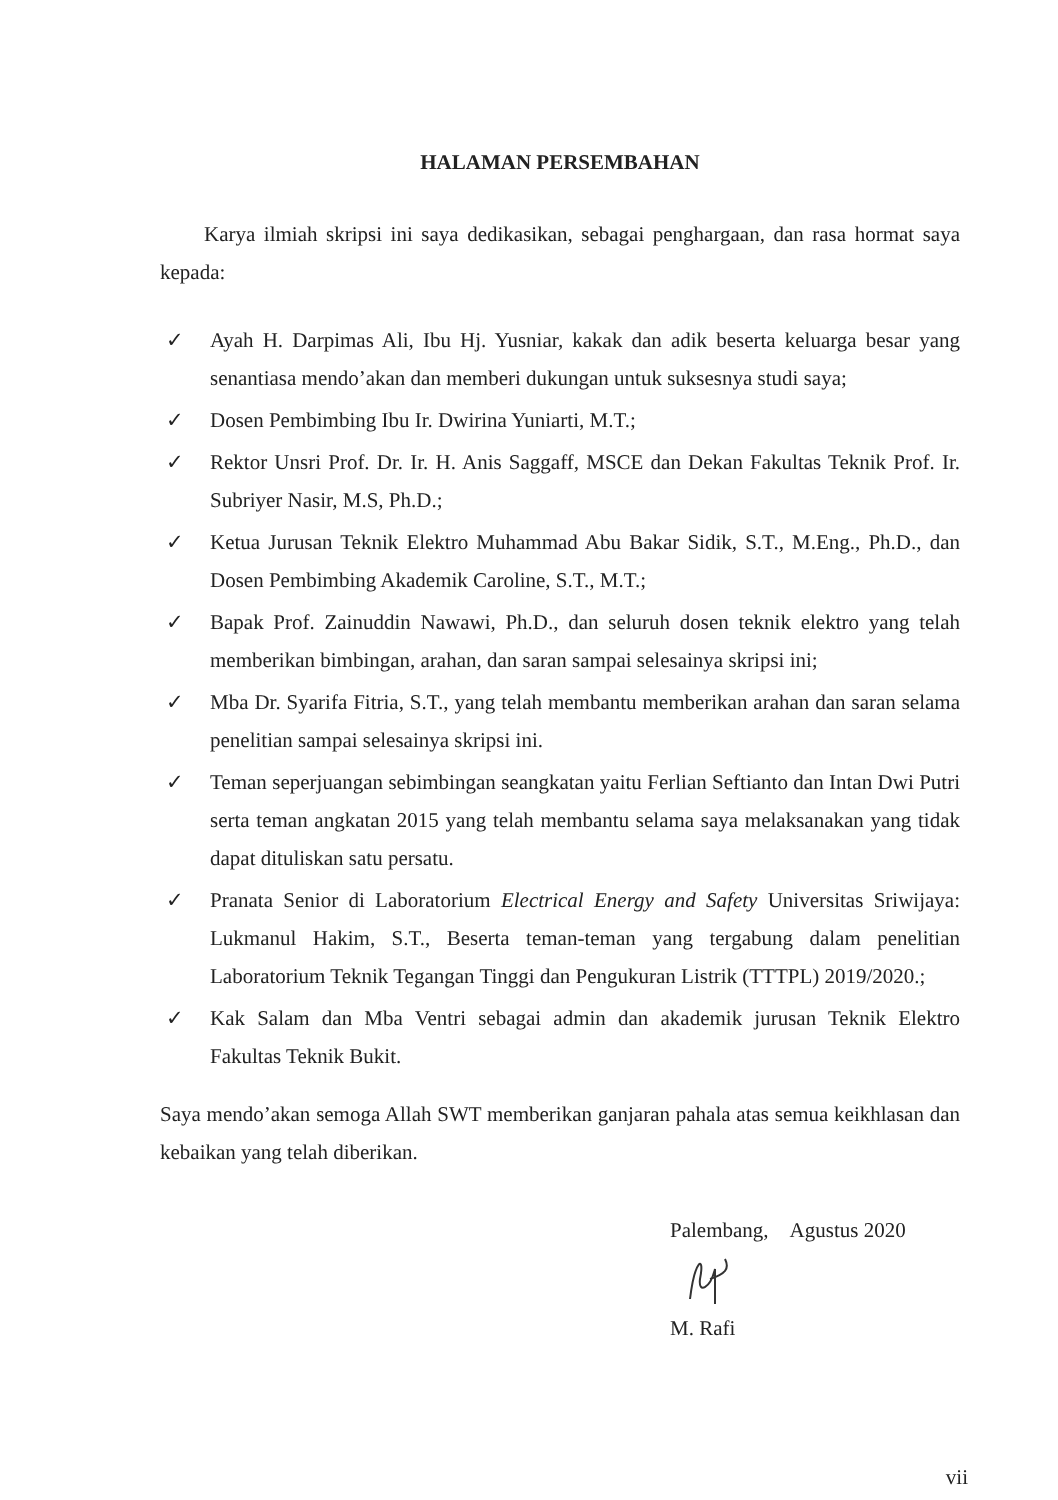HALAMAN PERSEMBAHAN
Karya ilmiah skripsi ini saya dedikasikan, sebagai penghargaan, dan rasa hormat saya kepada:
✓ Ayah H. Darpimas Ali, Ibu Hj. Yusniar, kakak dan adik beserta keluarga besar yang senantiasa mendo’akan dan memberi dukungan untuk suksesnya studi saya;
✓ Dosen Pembimbing Ibu Ir. Dwirina Yuniarti, M.T.;
✓ Rektor Unsri Prof. Dr. Ir. H. Anis Saggaff, MSCE dan Dekan Fakultas Teknik Prof. Ir. Subriyer Nasir, M.S, Ph.D.;
✓ Ketua Jurusan Teknik Elektro Muhammad Abu Bakar Sidik, S.T., M.Eng., Ph.D., dan Dosen Pembimbing Akademik Caroline, S.T., M.T.;
✓ Bapak Prof. Zainuddin Nawawi, Ph.D., dan seluruh dosen teknik elektro yang telah memberikan bimbingan, arahan, dan saran sampai selesainya skripsi ini;
✓ Mba Dr. Syarifa Fitria, S.T., yang telah membantu memberikan arahan dan saran selama penelitian sampai selesainya skripsi ini.
✓ Teman seperjuangan sebimbingan seangkatan yaitu Ferlian Seftianto dan Intan Dwi Putri serta teman angkatan 2015 yang telah membantu selama saya melaksanakan yang tidak dapat dituliskan satu persatu.
✓ Pranata Senior di Laboratorium Electrical Energy and Safety Universitas Sriwijaya: Lukmanul Hakim, S.T., Beserta teman-teman yang tergabung dalam penelitian Laboratorium Teknik Tegangan Tinggi dan Pengukuran Listrik (TTTPL) 2019/2020.;
✓ Kak Salam dan Mba Ventri sebagai admin dan akademik jurusan Teknik Elektro Fakultas Teknik Bukit.
Saya mendo’akan semoga Allah SWT memberikan ganjaran pahala atas semua keikhlasan dan kebaikan yang telah diberikan.
Palembang, Agustus 2020
M. Rafi
vii